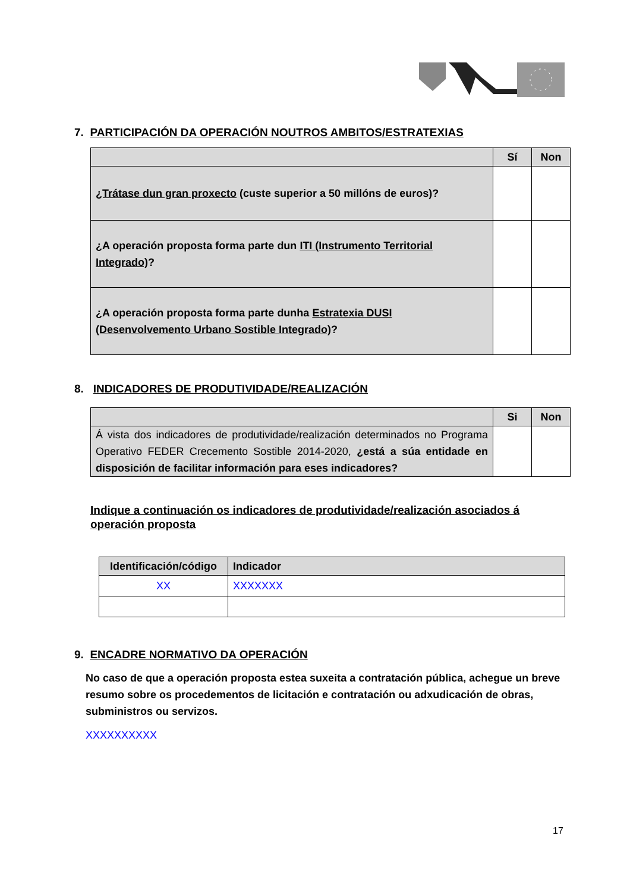7. PARTICIPACIÓN DA OPERACIÓN NOUTROS AMBITOS/ESTRATEXIAS
| | Sí | Non |
| ¿Trátase dun gran proxecto (custe superior a 50 millóns de euros)? | | |
| ¿A operación proposta forma parte dun ITI (Instrumento Territorial Integrado) ? | | |
| ¿A operación proposta forma parte dunha Estratexia DUSI (Desenvolvemento Urbano Sostible Integrado) ? | | |
8. INDICADORES DE PRODUTIVIDADE/REALIZACIÓN
| | Si | Non |
| Á vista dos indicadores de produtividade/realización determinados no Programa Operativo FEDER Crecemento Sostible 2014-2020, ¿está a súa entidade en disposición de facilitar información para eses indicadores? | | |
Indique a continuación os indicadores de produtividade/realización asociados á operación proposta
| Identificación/código | Indicador |
| --- | --- |
| XX | XXXXXXX |
9. ENCADRE NORMATIVO DA OPERACIÓN
No caso de que a operación proposta estea suxeita a contratación pública, achegue un breve resumo sobre os procedementos de licitación e contratación ou adxudicación de obras, subministros ou servizos.
XXXXXXXXXX
17